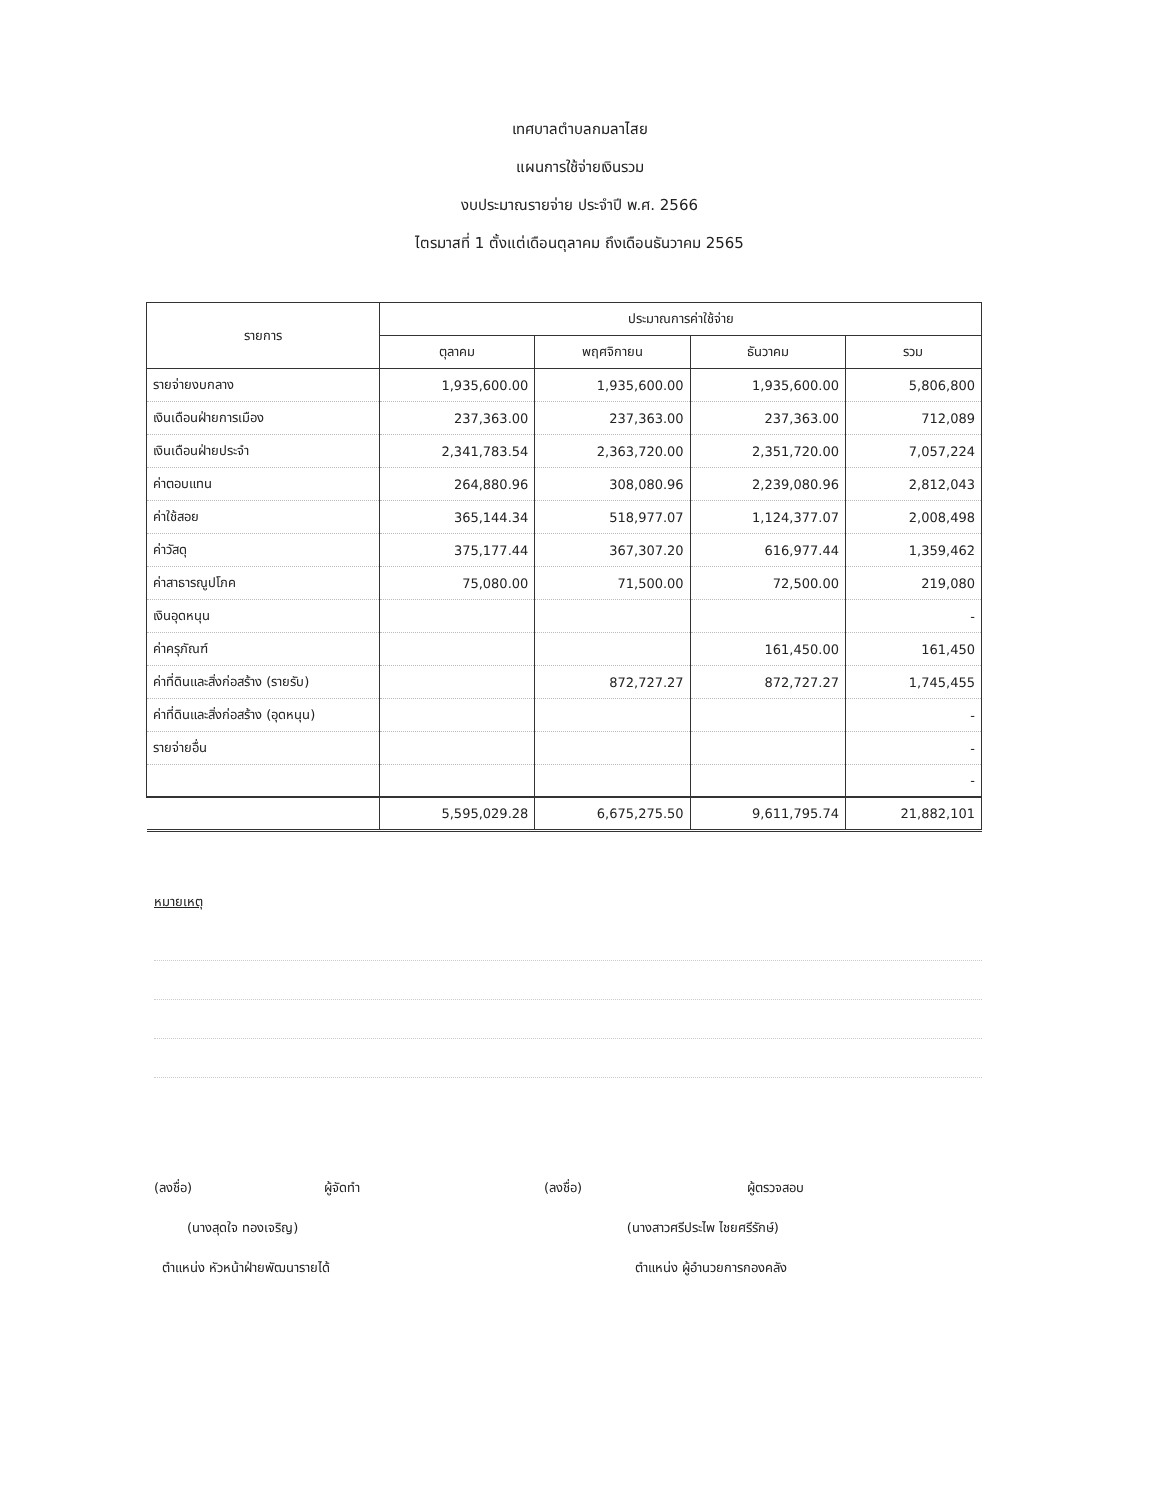เทศบาลตำบลกมลาไสย
แผนการใช้จ่ายเงินรวม
งบประมาณรายจ่าย ประจำปี พ.ศ. 2566
ไตรมาสที่ 1 ตั้งแต่เดือนตุลาคม ถึงเดือนธันวาคม 2565
| รายการ | ประมาณการค่าใช้จ่าย | | | |
| --- | --- | --- | --- | --- |
| | ตุลาคม | พฤศจิกายน | ธันวาคม | รวม |
| รายจ่ายงบกลาง | 1,935,600.00 | 1,935,600.00 | 1,935,600.00 | 5,806,800 |
| เงินเดือนฝ่ายการเมือง | 237,363.00 | 237,363.00 | 237,363.00 | 712,089 |
| เงินเดือนฝ่ายประจำ | 2,341,783.54 | 2,363,720.00 | 2,351,720.00 | 7,057,224 |
| ค่าตอบแทน | 264,880.96 | 308,080.96 | 2,239,080.96 | 2,812,043 |
| ค่าใช้สอย | 365,144.34 | 518,977.07 | 1,124,377.07 | 2,008,498 |
| ค่าวัสดุ | 375,177.44 | 367,307.20 | 616,977.44 | 1,359,462 |
| ค่าสาธารณูปโภค | 75,080.00 | 71,500.00 | 72,500.00 | 219,080 |
| เงินอุดหนุน | | | | - |
| ค่าครุภัณฑ์ | | | 161,450.00 | 161,450 |
| ค่าที่ดินและสิ่งก่อสร้าง (รายรับ) | | 872,727.27 | 872,727.27 | 1,745,455 |
| ค่าที่ดินและสิ่งก่อสร้าง (อุดหนุน) | | | | - |
| รายจ่ายอื่น | | | | - |
| | | | | - |
| | 5,595,029.28 | 6,675,275.50 | 9,611,795.74 | 21,882,101 |
หมายเหตุ
(ลงชื่อ) ผู้จัดทำ
(นางสุดใจ ทองเจริญ)
ตำแหน่ง หัวหน้าฝ่ายพัฒนารายได้
(ลงชื่อ) ผู้ตรวจสอบ
(นางสาวศรีประไพ ไชยศรีรักษ์)
ตำแหน่ง ผู้อำนวยการกองคลัง